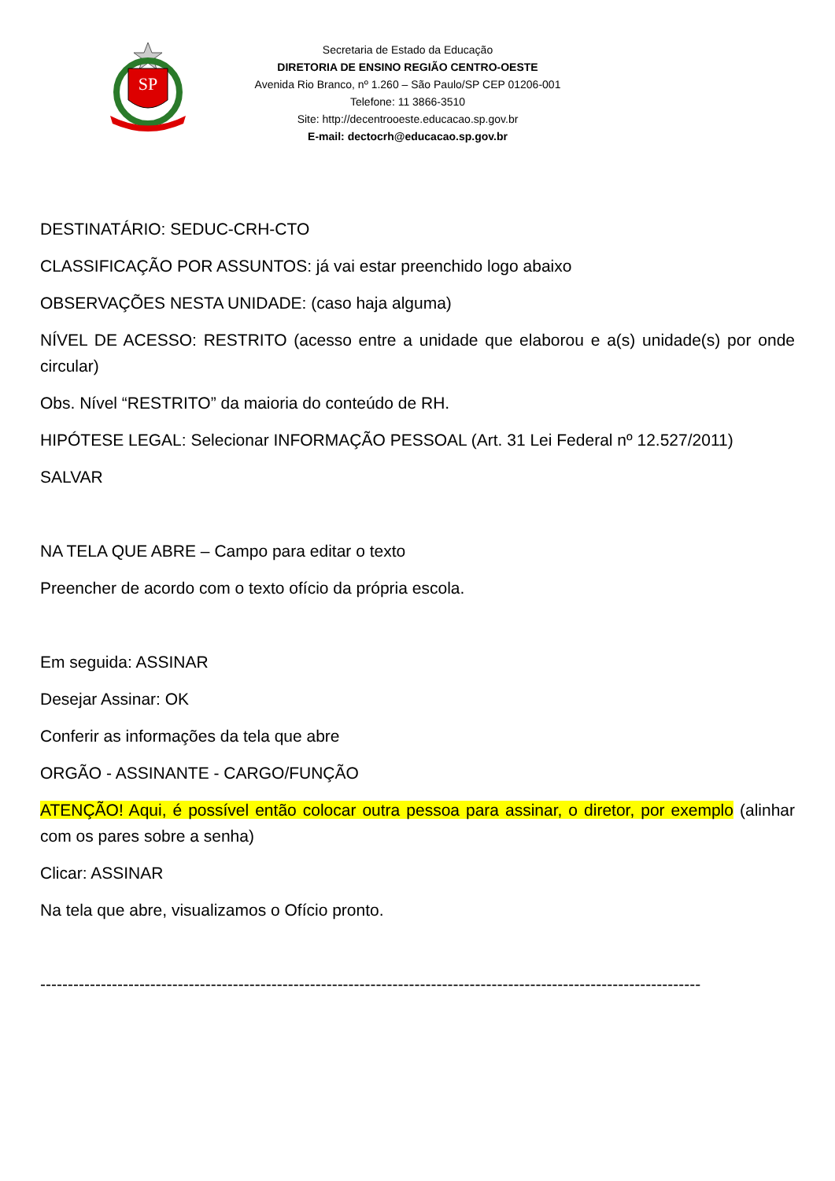SP
Secretaria de Estado da Educação
DIRETORIA DE ENSINO REGIÃO CENTRO-OESTE
Avenida Rio Branco, nº 1.260 – São Paulo/SP CEP 01206-001
Telefone: 11 3866-3510
Site: http://decentrooeste.educacao.sp.gov.br
E-mail: dectocrh@educacao.sp.gov.br
DESTINATÁRIO: SEDUC-CRH-CTO
CLASSIFICAÇÃO POR ASSUNTOS: já vai estar preenchido logo abaixo
OBSERVAÇÕES NESTA UNIDADE: (caso haja alguma)
NÍVEL DE ACESSO: RESTRITO (acesso entre a unidade que elaborou e a(s) unidade(s) por onde circular)
Obs. Nível “RESTRITO” da maioria do conteúdo de RH.
HIPÓTESE LEGAL: Selecionar INFORMAÇÃO PESSOAL (Art. 31 Lei Federal nº 12.527/2011)
SALVAR
NA TELA QUE ABRE – Campo para editar o texto
Preencher de acordo com o texto ofício da própria escola.
Em seguida: ASSINAR
Desejar Assinar: OK
Conferir as informações da tela que abre
ORGÃO - ASSINANTE - CARGO/FUNÇÃO
ATENÇÃO! Aqui, é possível então colocar outra pessoa para assinar, o diretor, por exemplo (alinhar com os pares sobre a senha)
Clicar: ASSINAR
Na tela que abre, visualizamos o Ofício pronto.
------------------------------------------------------------------------------------------------------------------------